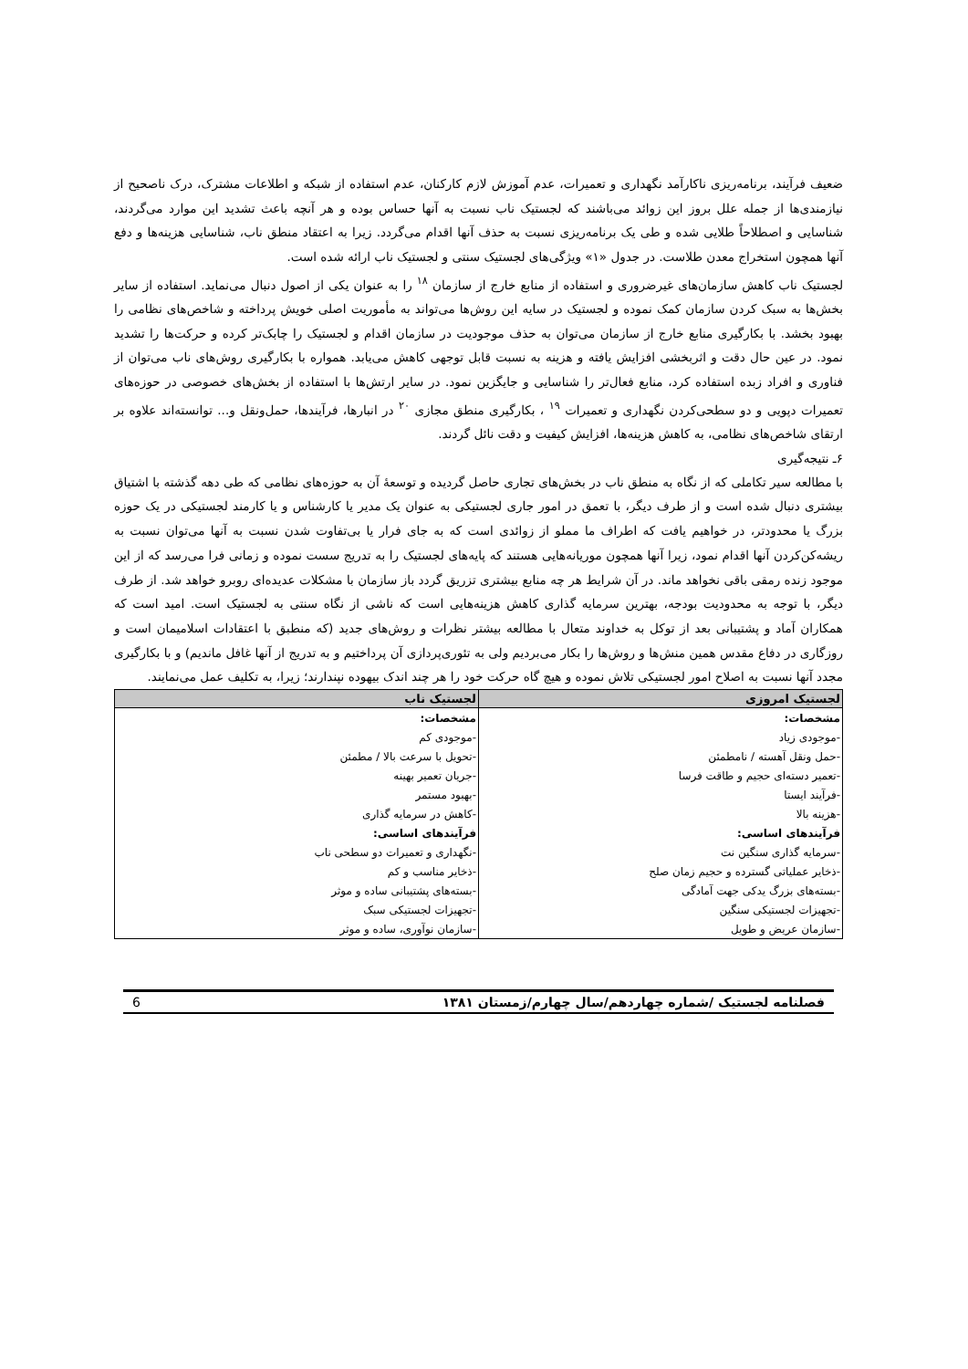ضعیف فرآیند، برنامه‌ریزی ناکارآمد نگهداری و تعمیرات، عدم آموزش لازم کارکنان، عدم استفاده از شبکه و اطلاعات مشترک، درک ناصحیح از نیازمندی‌ها از جمله علل بروز این زوائد می‌باشند که لجستیک ناب نسبت به آنها حساس بوده و هر آنچه باعث تشدید این موارد می‌گردند، شناسایی و اصطلاحاً طلایی شده و طی یک برنامه‌ریزی نسبت به حذف آنها اقدام می‌گردد. زیرا به اعتقاد منطق ناب، شناسایی هزینه‌ها و دفع آنها همچون استخراج معدن طلاست. در جدول «۱» ویژگی‌های لجستیک سنتی و لجستیک ناب ارائه شده است.
لجستیک ناب کاهش سازمان‌های غیرضروری و استفاده از منابع خارج از سازمان <sup>۱۸</sup> را به عنوان یکی از اصول دنبال می‌نماید. استفاده از سایر بخش‌ها به سبک کردن سازمان کمک نموده و لجستیک در سایه این روش‌ها می‌تواند به مأموریت اصلی خویش پرداخته و شاخص‌های نظامی را بهبود بخشد. با بکارگیری منابع خارج از سازمان می‌توان به حذف موجودیت در سازمان اقدام و لجستیک را چابک‌تر کرده و حرکت‌ها را تشدید نمود. در عین حال دقت و اثربخشی افزایش یافته و هزینه به نسبت قابل توجهی کاهش می‌یابد. همواره با بکارگیری روش‌های ناب می‌توان از فناوری و افراد زبده استفاده کرد، منابع فعال‌تر را شناسایی و جایگزین نمود. در سایر ارتش‌ها با استفاده از بخش‌های خصوصی در حوزه‌های تعمیرات دپویی و دو سطحی‌کردن نگهداری و تعمیرات <sup>۱۹</sup> ، بکارگیری منطق مجازی <sup>۲۰</sup> در انبارها، فرآیندها، حمل‌ونقل و... توانسته‌اند علاوه بر ارتقای شاخص‌های نظامی، به کاهش هزینه‌ها، افزایش کیفیت و دقت نائل گردند.
۶ـ نتیجه‌گیری
با مطالعه سیر تکاملی که از نگاه به منطق ناب در بخش‌های تجاری حاصل گردیده و توسعهٔ آن به حوزه‌های نظامی که طی دهه گذشته با اشتیاق بیشتری دنبال شده است و از طرف دیگر، با تعمق در امور جاری لجستیکی به عنوان یک مدیر یا کارشناس و یا کارمند لجستیکی در یک حوزه بزرگ یا محدودتر، در خواهیم یافت که اطراف ما مملو از زوائدی است که به جای فرار یا بی‌تفاوت شدن نسبت به آنها می‌توان نسبت به ریشه‌کن‌کردن آنها اقدام نمود، زیرا آنها همچون موریانه‌هایی هستند که پایه‌های لجستیک را به تدریج سست نموده و زمانی فرا می‌رسد که از این موجود زنده رمقی باقی نخواهد ماند. در آن شرایط هر چه منابع بیشتری تزریق گردد باز سازمان با مشکلات عدیده‌ای روبرو خواهد شد. از طرف دیگر، با توجه به محدودیت بودجه، بهترین سرمایه گذاری کاهش هزینه‌هایی است که ناشی از نگاه سنتی به لجستیک است. امید است که همکاران آماد و پشتیبانی بعد از توکل به خداوند متعال با مطالعه بیشتر نظرات و روش‌های جدید (که منطبق با اعتقادات اسلامیمان است و روزگاری در دفاع مقدس همین منش‌ها و روش‌ها را بکار می‌بردیم ولی به تئوری‌پردازی آن پرداختیم و به تدریج از آنها غافل ماندیم) و با بکارگیری مجدد آنها نسبت به اصلاح امور لجستیکی تلاش نموده و هیچ گاه حرکت خود را هر چند اندک بیهوده نپندارند؛ زیرا، به تکلیف عمل می‌نمایند.
| لجستیک امروزی | لجستیک ناب |
| --- | --- |
| مشخصات: | مشخصات: |
| -موجودی زیاد | -موجودی کم |
| -حمل ونقل آهسته / نامطمئن | -تحویل با سرعت بالا / مطمئن |
| -تعمیر دسته‌ای حجیم و طاقت فرسا | -جریان تعمیر بهینه |
| -فرآیند ایستا | -بهبود مستمر |
| -هزینه بالا | -کاهش در سرمایه گذاری |
| فرآیندهای اساسی: | فرآیندهای اساسی: |
| -سرمایه گذاری سنگین نت | -نگهداری و تعمیرات دو سطحی ناب |
| -ذخایر عملیاتی گسترده و حجیم زمان صلح | -ذخایر مناسب و کم |
| -بسته‌های بزرگ یدکی جهت آمادگی | -بسته‌های پشتیبانی ساده و موثر |
| -تجهیزات لجستیکی سنگین | -تجهیزات لجستیکی سبک |
| -سازمان عریض و طویل | -سازمان نوآوری، ساده و موثر |
فصلنامه لجستیک /شماره چهاردهم/سال چهارم/زمستان ۱۳۸۱ 6